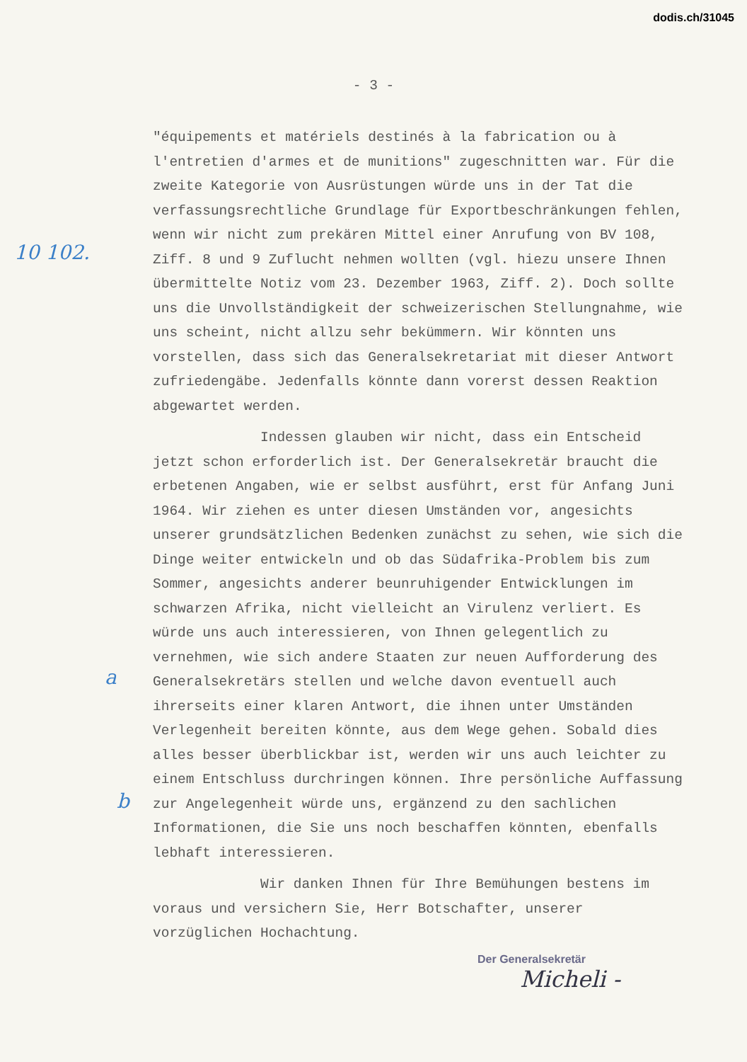dodis.ch/31045
- 3 -
10 102.
a
b
"équipements et matériels destinés à la fabrication ou à l'entretien d'armes et de munitions" zugeschnitten war. Für die zweite Kategorie von Ausrüstungen würde uns in der Tat die verfassungsrechtliche Grundlage für Exportbeschränkungen fehlen, wenn wir nicht zum prekären Mittel einer Anrufung von BV 108, Ziff. 8 und 9 Zuflucht nehmen wollten (vgl. hiezu unsere Ihnen übermittelte Notiz vom 23. Dezember 1963, Ziff. 2). Doch sollte uns die Unvollständigkeit der schweizerischen Stellungnahme, wie uns scheint, nicht allzu sehr bekümmern. Wir könnten uns vorstellen, dass sich das Generalsekretariat mit dieser Antwort zufriedengäbe. Jedenfalls könnte dann vorerst dessen Reaktion abgewartet werden.
Indessen glauben wir nicht, dass ein Entscheid jetzt schon erforderlich ist. Der Generalsekretär braucht die erbetenen Angaben, wie er selbst ausführt, erst für Anfang Juni 1964. Wir ziehen es unter diesen Umständen vor, angesichts unserer grundsätzlichen Bedenken zunächst zu sehen, wie sich die Dinge weiter entwickeln und ob das Südafrika-Problem bis zum Sommer, angesichts anderer beunruhigender Entwicklungen im schwarzen Afrika, nicht vielleicht an Virulenz verliert. Es würde uns auch interessieren, von Ihnen gelegentlich zu vernehmen, wie sich andere Staaten zur neuen Aufforderung des Generalsekretärs stellen und welche davon eventuell auch ihrerseits einer klaren Antwort, die ihnen unter Umständen Verlegenheit bereiten könnte, aus dem Wege gehen. Sobald dies alles besser überblickbar ist, werden wir uns auch leichter zu einem Entschluss durchringen können. Ihre persönliche Auffassung zur Angelegenheit würde uns, ergänzend zu den sachlichen Informationen, die Sie uns noch beschaffen könnten, ebenfalls lebhaft interessieren.
Wir danken Ihnen für Ihre Bemühungen bestens im voraus und versichern Sie, Herr Botschafter, unserer vorzüglichen Hochachtung.
Der Generalsekretär
Micheli -